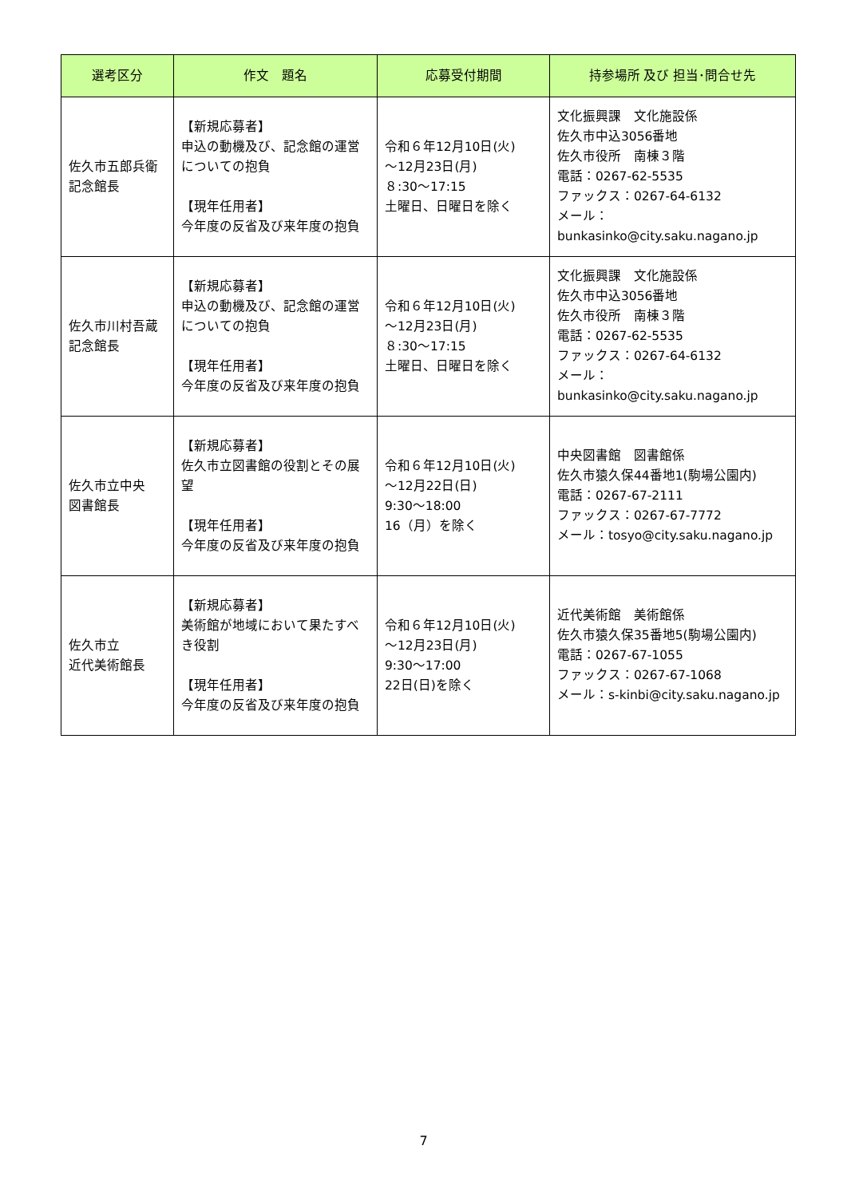| 選考区分 | 作文 題名 | 応募受付期間 | 持参場所 及び 担当･問合せ先 |
| --- | --- | --- | --- |
| 佐久市五郎兵衛 記念館長 | 【新規応募者】 申込の動機及び、記念館の運営についての抱負 【現年任用者】 今年度の反省及び来年度の抱負 | 令和６年12月10日(火) ～12月23日(月) ８:30～17:15 土曜日、日曜日を除く | 文化振興課 文化施設係 佐久市中込3056番地 佐久市役所 南棟３階 電話：0267-62-5535 ファックス：0267-64-6132 メール： bunkasinko@city.saku.nagano.jp |
| 佐久市川村吾蔵 記念館長 | 【新規応募者】 申込の動機及び、記念館の運営についての抱負 【現年任用者】 今年度の反省及び来年度の抱負 | 令和６年12月10日(火) ～12月23日(月) ８:30～17:15 土曜日、日曜日を除く | 文化振興課 文化施設係 佐久市中込3056番地 佐久市役所 南棟３階 電話：0267-62-5535 ファックス：0267-64-6132 メール： bunkasinko@city.saku.nagano.jp |
| 佐久市立中央 図書館長 | 【新規応募者】 佐久市立図書館の役割とその展望 【現年任用者】 今年度の反省及び来年度の抱負 | 令和６年12月10日(火) ～12月22日(日) 9:30～18:00 16（月）を除く | 中央図書館 図書館係 佐久市猿久保44番地1(駒場公園内) 電話：0267-67-2111 ファックス：0267-67-7772 メール：tosyo@city.saku.nagano.jp |
| 佐久市立 近代美術館長 | 【新規応募者】 美術館が地域において果たすべき役割 【現年任用者】 今年度の反省及び来年度の抱負 | 令和６年12月10日(火) ～12月23日(月) 9:30～17:00 22日(日)を除く | 近代美術館 美術館係 佐久市猿久保35番地5(駒場公園内) 電話：0267-67-1055 ファックス：0267-67-1068 メール：s-kinbi@city.saku.nagano.jp |
7